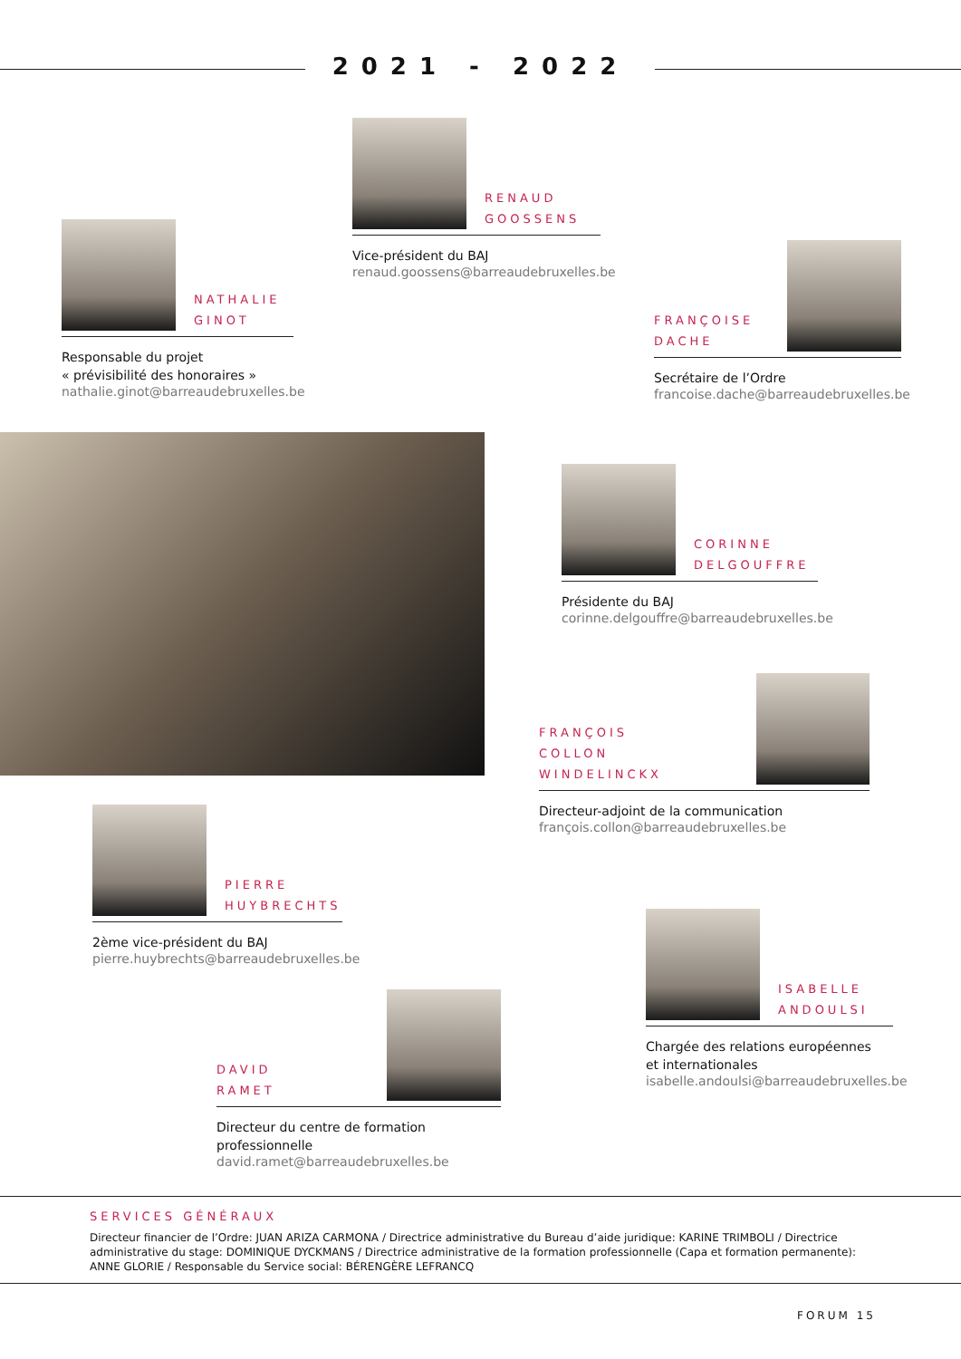2021 - 2022
RENAUD
GOOSSENS
Vice-président du BAJ
renaud.goossens@barreaudebruxelles.be
NATHALIE
GINOT
Responsable du projet
« prévisibilité des honoraires »
nathalie.ginot@barreaudebruxelles.be
FRANÇOISE
DACHE
Secrétaire de l’Ordre
francoise.dache@barreaudebruxelles.be
CORINNE
DELGOUFFRE
Présidente du BAJ
corinne.delgouffre@barreaudebruxelles.be
FRANÇOIS
COLLON WINDELINCKX
Directeur-adjoint de la communication
françois.collon@barreaudebruxelles.be
PIERRE
HUYBRECHTS
2ème vice-président du BAJ
pierre.huybrechts@barreaudebruxelles.be
ISABELLE
ANDOULSI
Chargée des relations européennes
et internationales
isabelle.andoulsi@barreaudebruxelles.be
DAVID
RAMET
Directeur du centre de formation professionnelle
david.ramet@barreaudebruxelles.be
SERVICES GÉNÉRAUX
Directeur financier de l’Ordre: JUAN ARIZA CARMONA / Directrice administrative du Bureau d’aide juridique: KARINE TRIMBOLI / Directrice administrative du stage: DOMINIQUE DYCKMANS / Directrice administrative de la formation professionnelle (Capa et formation permanente): ANNE GLORIE / Responsable du Service social: BÉRENGÈRE LEFRANCQ
FORUM 15